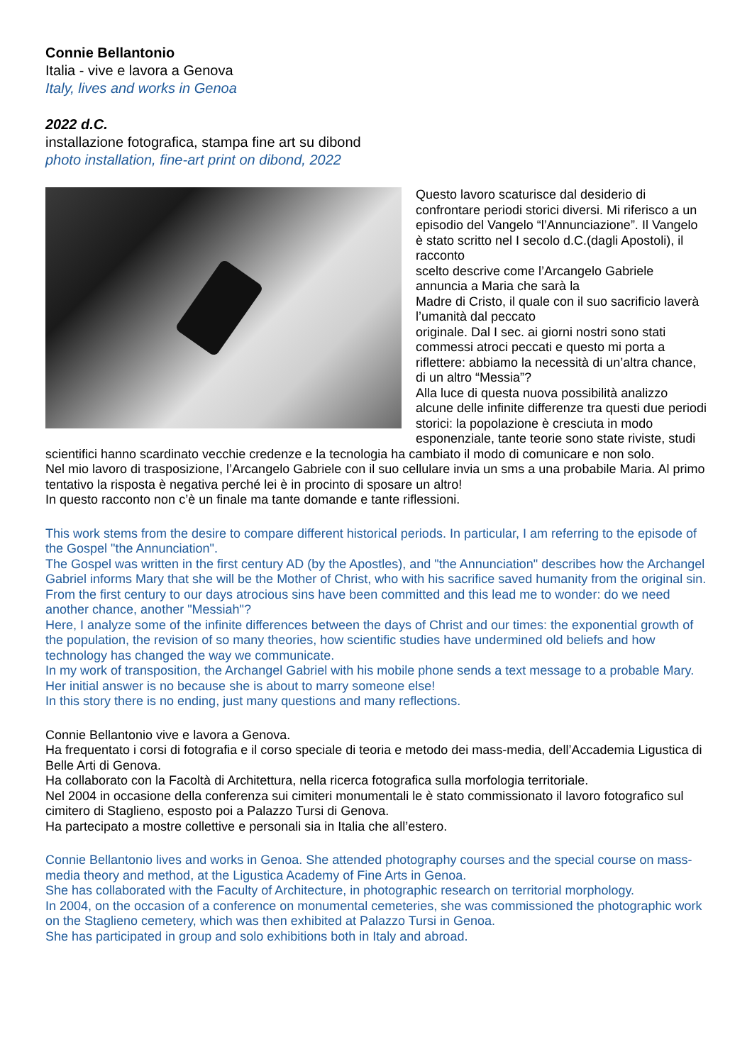Connie Bellantonio
Italia - vive e lavora a Genova
Italy, lives and works in Genoa
2022 d.C.
installazione fotografica, stampa fine art su dibond
photo installation, fine-art print on dibond, 2022
Questo lavoro scaturisce dal desiderio di confrontare periodi storici diversi. Mi riferisco a un episodio del Vangelo “l’Annunciazione”. Il Vangelo è stato scritto nel I secolo d.C.(dagli Apostoli), il racconto
scelto descrive come l’Arcangelo Gabriele annuncia a Maria che sarà la
Madre di Cristo, il quale con il suo sacrificio laverà l’umanità dal peccato
originale. Dal I sec. ai giorni nostri sono stati commessi atroci peccati e questo mi porta a riflettere: abbiamo la necessità di un’altra chance, di un altro “Messia”?
Alla luce di questa nuova possibilità analizzo alcune delle infinite differenze tra questi due periodi storici: la popolazione è cresciuta in modo esponenziale, tante teorie sono state riviste, studi scientifici hanno scardinato vecchie credenze e la tecnologia ha cambiato il modo di comunicare e non solo.
Nel mio lavoro di trasposizione, l’Arcangelo Gabriele con il suo cellulare invia un sms a una probabile Maria. Al primo tentativo la risposta è negativa perché lei è in procinto di sposare un altro!
In questo racconto non c’è un finale ma tante domande e tante riflessioni.
This work stems from the desire to compare different historical periods. In particular, I am referring to the episode of the Gospel "the Annunciation".
The Gospel was written in the first century AD (by the Apostles), and "the Annunciation" describes how the Archangel Gabriel informs Mary that she will be the Mother of Christ, who with his sacrifice saved humanity from the original sin. From the first century to our days atrocious sins have been committed and this lead me to wonder: do we need another chance, another "Messiah"?
Here, I analyze some of the infinite differences between the days of Christ and our times: the exponential growth of the population, the revision of so many theories, how scientific studies have undermined old beliefs and how technology has changed the way we communicate.
In my work of transposition, the Archangel Gabriel with his mobile phone sends a text message to a probable Mary. Her initial answer is no because she is about to marry someone else!
In this story there is no ending, just many questions and many reflections.
Connie Bellantonio vive e lavora a Genova.
Ha frequentato i corsi di fotografia e il corso speciale di teoria e metodo dei mass-media, dell’Accademia Ligustica di Belle Arti di Genova.
Ha collaborato con la Facoltà di Architettura, nella ricerca fotografica sulla morfologia territoriale.
Nel 2004 in occasione della conferenza sui cimiteri monumentali le è stato commissionato il lavoro fotografico sul cimitero di Staglieno, esposto poi a Palazzo Tursi di Genova.
Ha partecipato a mostre collettive e personali sia in Italia che all’estero.
Connie Bellantonio lives and works in Genoa. She attended photography courses and the special course on mass-media theory and method, at the Ligustica Academy of Fine Arts in Genoa.
She has collaborated with the Faculty of Architecture, in photographic research on territorial morphology.
In 2004, on the occasion of a conference on monumental cemeteries, she was commissioned the photographic work on the Staglieno cemetery, which was then exhibited at Palazzo Tursi in Genoa.
She has participated in group and solo exhibitions both in Italy and abroad.